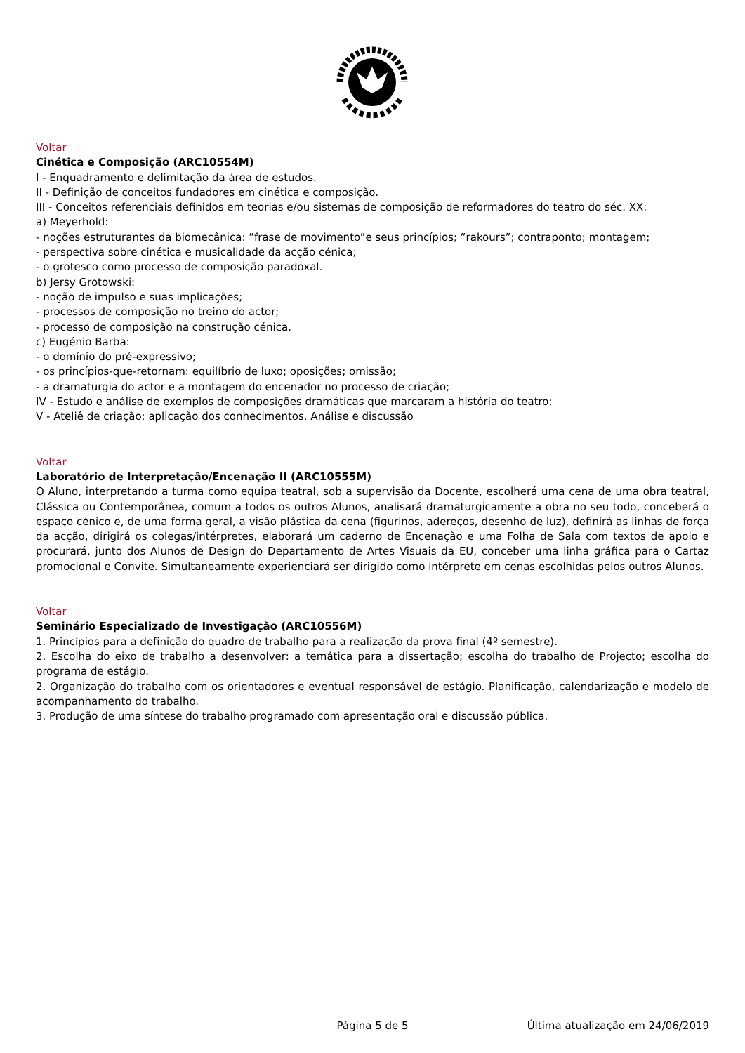Voltar
Cinética e Composição (ARC10554M)
I - Enquadramento e delimitação da área de estudos.
II - Definição de conceitos fundadores em cinética e composição.
III - Conceitos referenciais definidos em teorias e/ou sistemas de composição de reformadores do teatro do séc. XX:
a) Meyerhold:
- noções estruturantes da biomecânica: ”frase de movimento”e seus princípios; ”rakours”; contraponto; montagem;
- perspectiva sobre cinética e musicalidade da acção cénica;
- o grotesco como processo de composição paradoxal.
b) Jersy Grotowski:
- noção de impulso e suas implicações;
- processos de composição no treino do actor;
- processo de composição na construção cénica.
c) Eugénio Barba:
- o domínio do pré-expressivo;
- os princípios-que-retornam: equilíbrio de luxo; oposições; omissão;
- a dramaturgia do actor e a montagem do encenador no processo de criação;
IV - Estudo e análise de exemplos de composições dramáticas que marcaram a história do teatro;
V - Ateliê de criação: aplicação dos conhecimentos. Análise e discussão
Voltar
Laboratório de Interpretação/Encenação II (ARC10555M)
O Aluno, interpretando a turma como equipa teatral, sob a supervisão da Docente, escolherá uma cena de uma obra teatral, Clássica ou Contemporânea, comum a todos os outros Alunos, analisará dramaturgicamente a obra no seu todo, conceberá o espaço cénico e, de uma forma geral, a visão plástica da cena (figurinos, adereços, desenho de luz), definirá as linhas de força da acção, dirigirá os colegas/intérpretes, elaborará um caderno de Encenação e uma Folha de Sala com textos de apoio e procurará, junto dos Alunos de Design do Departamento de Artes Visuais da EU, conceber uma linha gráfica para o Cartaz promocional e Convite. Simultaneamente experienciará ser dirigido como intérprete em cenas escolhidas pelos outros Alunos.
Voltar
Seminário Especializado de Investigação (ARC10556M)
1. Princípios para a definição do quadro de trabalho para a realização da prova final (4º semestre).
2. Escolha do eixo de trabalho a desenvolver: a temática para a dissertação; escolha do trabalho de Projecto; escolha do programa de estágio.
2. Organização do trabalho com os orientadores e eventual responsável de estágio. Planificação, calendarização e modelo de acompanhamento do trabalho.
3. Produção de uma síntese do trabalho programado com apresentação oral e discussão pública.
Página 5 de 5 Última atualização em 24/06/2019